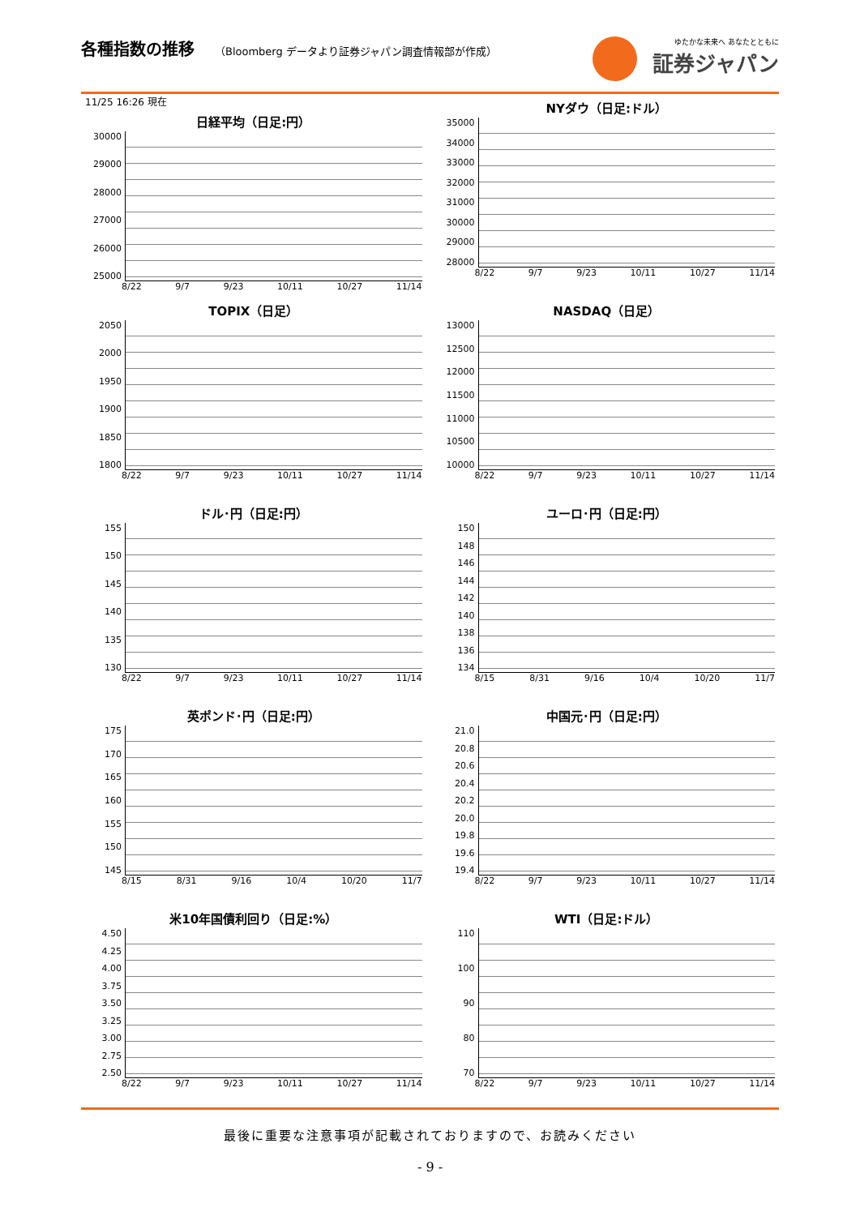各種指数の推移
（Bloomberg データより証券ジャパン調査情報部が作成）
ゆたかな未来へ あなたとともに
証券ジャパン
11/25 16:26 現在
日経平均（日足:円）
30000
29000
28000
27000
26000
25000
8/22 9/7 9/23 10/11 10/27 11/14
NYダウ（日足:ドル）
35000
34000
33000
32000
31000
30000
29000
28000
8/22 9/7 9/23 10/11 10/27 11/14
TOPIX（日足）
2050
2000
1950
1900
1850
1800
8/22 9/7 9/23 10/11 10/27 11/14
NASDAQ（日足）
13000
12500
12000
11500
11000
10500
10000
8/22 9/7 9/23 10/11 10/27 11/14
ドル･円（日足:円）
155
150
145
140
135
130
8/22 9/7 9/23 10/11 10/27 11/14
ユーロ･円（日足:円）
150
148
146
144
142
140
138
136
134
8/15 8/31 9/16 10/4 10/20 11/7
英ポンド･円（日足:円）
175
170
165
160
155
150
145
8/15 8/31 9/16 10/4 10/20 11/7
中国元･円（日足:円）
21.0
20.8
20.6
20.4
20.2
20.0
19.8
19.6
19.4
8/22 9/7 9/23 10/11 10/27 11/14
米10年国債利回り（日足:%）
4.50
4.25
4.00
3.75
3.50
3.25
3.00
2.75
2.50
8/22 9/7 9/23 10/11 10/27 11/14
WTI（日足:ドル）
110
100
90
80
70
8/22 9/7 9/23 10/11 10/27 11/14
最後に重要な注意事項が記載されておりますので、お読みください
- 9 -